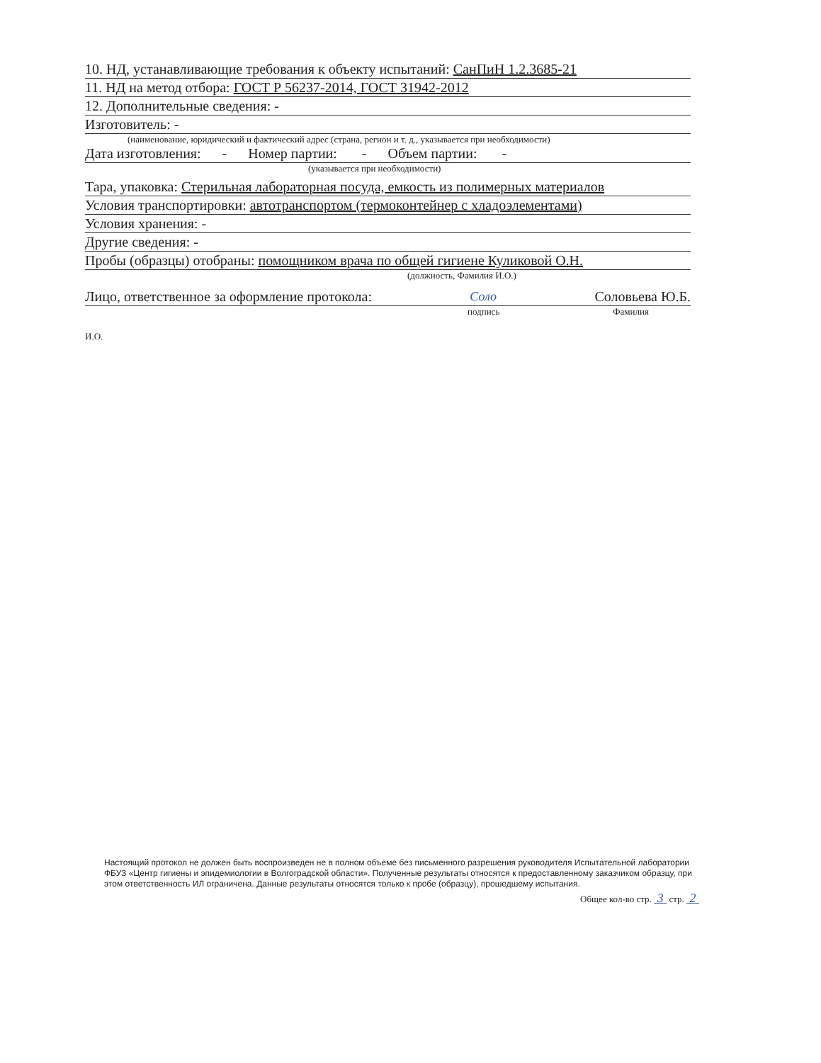10. НД, устанавливающие требования к объекту испытаний: СанПиН 1.2.3685-21
11. НД на метод отбора: ГОСТ Р 56237-2014, ГОСТ 31942-2012
12. Дополнительные сведения: -
Изготовитель: -
(наименование, юридический и фактический адрес (страна, регион и т. д., указывается при необходимости)
Дата изготовления: - Номер партии: - Объем партии: -
(указывается при необходимости)
Тара, упаковка: Стерильная лабораторная посуда, емкость из полимерных материалов
Условия транспортировки: автотранспортом (термоконтейнер с хладоэлементами)
Условия хранения: -
Другие сведения: -
Пробы (образцы) отобраны: помощником врача по общей гигиене Куликовой О.Н.
(должность, Фамилия И.О.)
Лицо, ответственное за оформление протокола: Соло Соловьева Ю.Б.
подпись Фамилия
И.О.
Настоящий протокол не должен быть воспроизведен не в полном объеме без письменного разрешения руководителя Испытательной лаборатории ФБУЗ «Центр гигиены и эпидемиологии в Волгоградской области». Полученные результаты относятся к предоставленному заказчиком образцу, при этом ответственность ИЛ ограничена. Данные результаты относятся только к пробе (образцу), прошедшему испытания.
Общее кол-во стр. 3 стр. 2